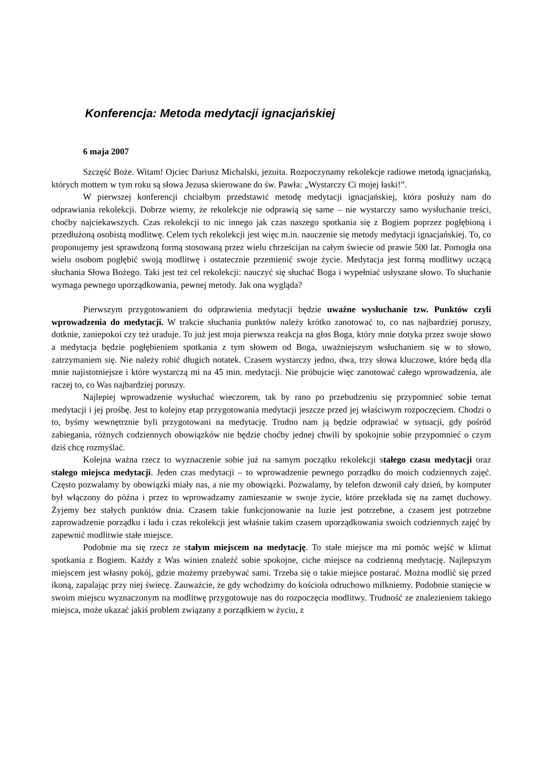Konferencja: Metoda medytacji ignacjańskiej
6 maja 2007
Szczęść Boże. Witam! Ojciec Dariusz Michalski, jezuita. Rozpoczynamy rekolekcje radiowe metodą ignacjańską, których mottem w tym roku są słowa Jezusa skierowane do św. Pawła: „Wystarczy Ci mojej łaski!”.
W pierwszej konferencji chciałbym przedstawić metodę medytacji ignacjańskiej, która posłuży nam do odprawiania rekolekcji. Dobrze wiemy, że rekolekcje nie odprawią się same – nie wystarczy samo wysłuchanie treści, choćby najciekawszych. Czas rekolekcji to nic innego jak czas naszego spotkania się z Bogiem poprzez pogłębioną i przedłużoną osobistą modlitwę. Celem tych rekolekcji jest więc m.in. nauczenie się metody medytacji ignacjańskiej. To, co proponujemy jest sprawdzoną formą stosowaną przez wielu chrześcijan na całym świecie od prawie 500 lat. Pomogła ona wielu osobom pogłębić swoją modlitwę i ostatecznie przemienić swoje życie. Medytacja jest formą modlitwy uczącą słuchania Słowa Bożego. Taki jest też cel rekolekcji: nauczyć się słuchać Boga i wypełniać usłyszane słowo. To słuchanie wymaga pewnego uporządkowania, pewnej metody. Jak ona wygląda?
Pierwszym przygotowaniem do odprawienia medytacji będzie uważne wysłuchanie tzw. Punktów czyli wprowadzenia do medytacji. W trakcie słuchania punktów należy krótko zanotować to, co nas najbardziej poruszy, dotknie, zaniepokoi czy też uraduje. To już jest moja pierwsza reakcja na głos Boga, który mnie dotyka przez swoje słowo a medytacja będzie pogłębieniem spotkania z tym słowem od Boga, uważniejszym wsłuchaniem się w to słowo, zatrzymaniem się. Nie należy robić długich notatek. Czasem wystarczy jedno, dwa, trzy słowa kluczowe, które będą dla mnie najistotniejsze i które wystarczą mi na 45 min. medytacji. Nie próbujcie więc zanotować całego wprowadzenia, ale raczej to, co Was najbardziej poruszy.
Najlepiej wprowadzenie wysłuchać wieczorem, tak by rano po przebudzeniu się przypomnieć sobie temat medytacji i jej prośbę. Jest to kolejny etap przygotowania medytacji jeszcze przed jej właściwym rozpoczęciem. Chodzi o to, byśmy wewnętrznie byli przygotowani na medytację. Trudno nam ją będzie odprawiać w sytuacji, gdy pośród zabiegania, różnych codziennych obowiązków nie będzie choćby jednej chwili by spokojnie sobie przypomnieć o czym dziś chcę rozmyślać.
Kolejna ważna rzecz to wyznaczenie sobie już na samym początku rekolekcji stałego czasu medytacji oraz stałego miejsca medytacji. Jeden czas medytacji – to wprowadzenie pewnego porządku do moich codziennych zajęć. Często pozwalamy by obowiązki miały nas, a nie my obowiązki. Pozwalamy, by telefon dzwonił cały dzień, by komputer był włączony do późna i przez to wprowadzamy zamieszanie w swoje życie, które przekłada się na zamęt duchowy. Żyjemy bez stałych punktów dnia. Czasem takie funkcjonowanie na luzie jest potrzebne, a czasem jest potrzebne zaprowadzenie porządku i ładu i czas rekolekcji jest właśnie takim czasem uporządkowania swoich codziennych zajęć by zapewnić modlitwie stałe miejsce.
Podobnie ma się rzecz ze stałym miejscem na medytację. To stałe miejsce ma mi pomóc wejść w klimat spotkania z Bogiem. Każdy z Was winien znaleźć sobie spokojne, ciche miejsce na codzienną medytację. Najlepszym miejscem jest własny pokój, gdzie możemy przebywać sami. Trzeba się o takie miejsce postarać. Można modlić się przed ikoną, zapalając przy niej świecę. Zauważcie, że gdy wchodzimy do kościoła odruchowo milkniemy. Podobnie stanięcie w swoim miejscu wyznaczonym na modlitwę przygotowuje nas do rozpoczęcia modlitwy. Trudność ze znalezieniem takiego miejsca, może ukazać jakiś problem związany z porządkiem w życiu, z